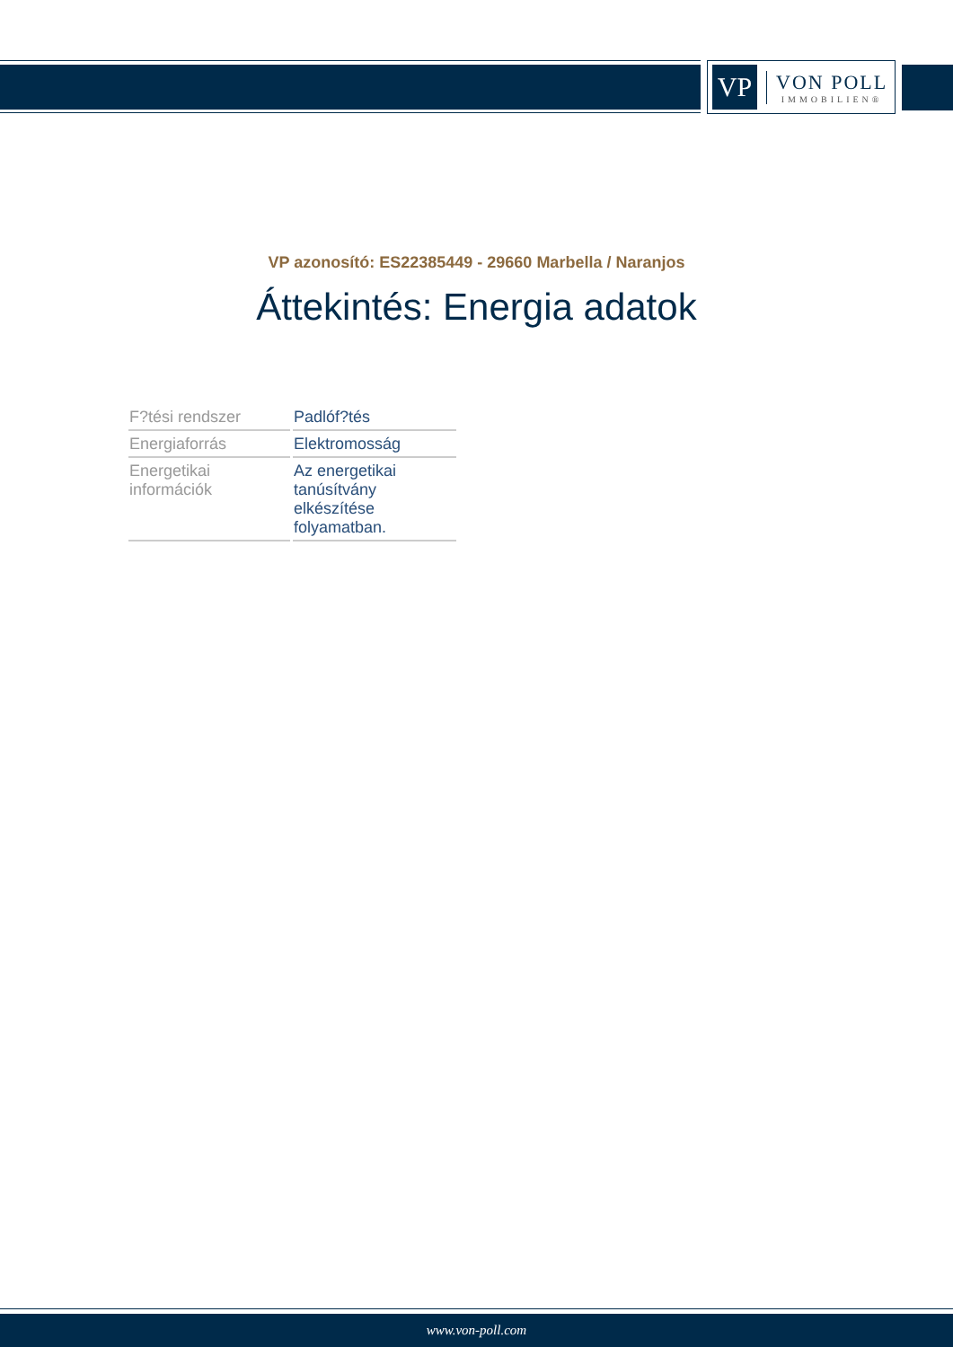VP
VON POLL
IMMOBILIEN®
VP azonosító: ES22385449 - 29660 Marbella / Naranjos
Áttekintés: Energia adatok
| F?tési rendszer | Padlóf?tés |
| Energiaforrás | Elektromosság |
| Energetikai információk | Az energetikai tanúsítvány elkészítése folyamatban. |
www.von-poll.com